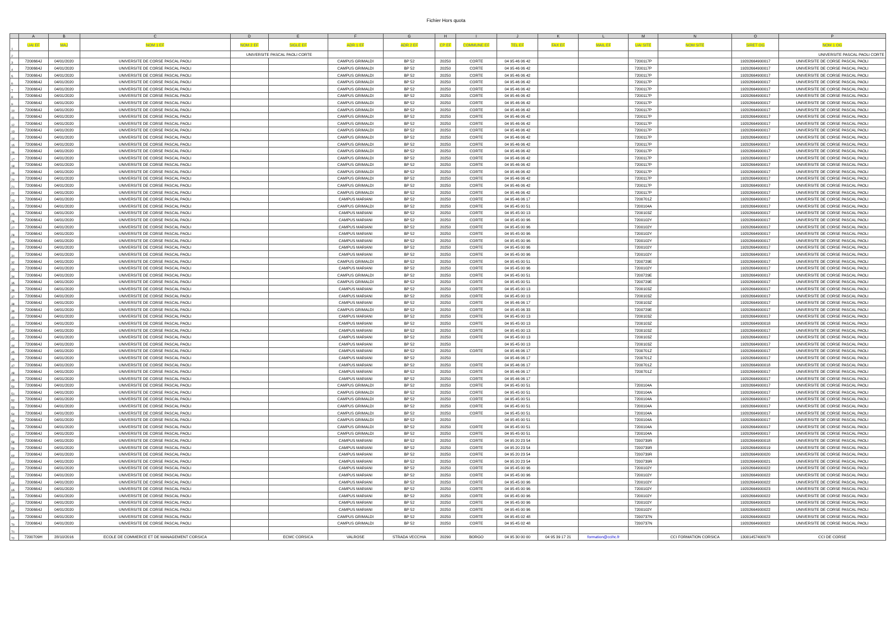Fichier Hors quota
| | A | B | C | D | E | F | G | H | I | J | K | L | M | N | O | P |
| --- | --- | --- | --- | --- | --- | --- | --- | --- | --- | --- | --- | --- | --- | --- | --- | --- |
| 1 | UAI EF | MAJ | NOM 1 EF | NOM 2 EF | SIGLE EF | ADR 1 EF | ADR 2 EF | CP EF | COMMUNE EF | TEL EF | FAX EF | MAIL EF | UAI SITE | NOM SITE | SIRET OG | NOM 1 OG |
| 2 | | | | UNIVERSITE PASCAL PAOLI CORTE | | | | | | | | | | | | UNIVERSITE PASCAL PAOLI CORTE |
| 3 | 7200664J | 04/01/2020 | UNIVERSITE DE CORSE PASCAL PAOLI | | | CAMPUS GRIMALDI | BP 52 | 20250 | CORTE | 04 95 46 06 42 | | | 7200117P | | 19202664900017 | UNIVERSITE DE CORSE PASCAL PAOLI |
| 4 | 7200664J | 04/01/2020 | UNIVERSITE DE CORSE PASCAL PAOLI | | | CAMPUS GRIMALDI | BP 52 | 20250 | CORTE | 04 95 46 06 42 | | | 7200117P | | 19202664900017 | UNIVERSITE DE CORSE PASCAL PAOLI |
| 5 | 7200664J | 04/01/2020 | UNIVERSITE DE CORSE PASCAL PAOLI | | | CAMPUS GRIMALDI | BP 52 | 20250 | CORTE | 04 95 46 06 42 | | | 7200117P | | 19202664900017 | UNIVERSITE DE CORSE PASCAL PAOLI |
| 6 | 7200664J | 04/01/2020 | UNIVERSITE DE CORSE PASCAL PAOLI | | | CAMPUS GRIMALDI | BP 52 | 20250 | CORTE | 04 95 46 06 42 | | | 7200117P | | 19202664900017 | UNIVERSITE DE CORSE PASCAL PAOLI |
| 7 | 7200664J | 04/01/2020 | UNIVERSITE DE CORSE PASCAL PAOLI | | | CAMPUS GRIMALDI | BP 52 | 20250 | CORTE | 04 95 46 06 42 | | | 7200117P | | 19202664900017 | UNIVERSITE DE CORSE PASCAL PAOLI |
| 8 | 7200664J | 04/01/2020 | UNIVERSITE DE CORSE PASCAL PAOLI | | | CAMPUS GRIMALDI | BP 52 | 20250 | CORTE | 04 95 46 06 42 | | | 7200117P | | 19202664900017 | UNIVERSITE DE CORSE PASCAL PAOLI |
| 9 | 7200664J | 04/01/2020 | UNIVERSITE DE CORSE PASCAL PAOLI | | | CAMPUS GRIMALDI | BP 52 | 20250 | CORTE | 04 95 46 06 42 | | | 7200117P | | 19202664900017 | UNIVERSITE DE CORSE PASCAL PAOLI |
| 10 | 7200664J | 04/01/2020 | UNIVERSITE DE CORSE PASCAL PAOLI | | | CAMPUS GRIMALDI | BP 52 | 20250 | CORTE | 04 95 46 06 42 | | | 7200117P | | 19202664900017 | UNIVERSITE DE CORSE PASCAL PAOLI |
| 11 | 7200664J | 04/01/2020 | UNIVERSITE DE CORSE PASCAL PAOLI | | | CAMPUS GRIMALDI | BP 52 | 20250 | CORTE | 04 95 46 06 42 | | | 7200117P | | 19202664900017 | UNIVERSITE DE CORSE PASCAL PAOLI |
| 12 | 7200664J | 04/01/2020 | UNIVERSITE DE CORSE PASCAL PAOLI | | | CAMPUS GRIMALDI | BP 52 | 20250 | CORTE | 04 95 46 06 42 | | | 7200117P | | 19202664900017 | UNIVERSITE DE CORSE PASCAL PAOLI |
| 13 | 7200664J | 04/01/2020 | UNIVERSITE DE CORSE PASCAL PAOLI | | | CAMPUS GRIMALDI | BP 52 | 20250 | CORTE | 04 95 46 06 42 | | | 7200117P | | 19202664900017 | UNIVERSITE DE CORSE PASCAL PAOLI |
| 14 | 7200664J | 04/01/2020 | UNIVERSITE DE CORSE PASCAL PAOLI | | | CAMPUS GRIMALDI | BP 52 | 20250 | CORTE | 04 95 46 06 42 | | | 7200117P | | 19202664900017 | UNIVERSITE DE CORSE PASCAL PAOLI |
| 15 | 7200664J | 04/01/2020 | UNIVERSITE DE CORSE PASCAL PAOLI | | | CAMPUS GRIMALDI | BP 52 | 20250 | CORTE | 04 95 46 06 42 | | | 7200117P | | 19202664900017 | UNIVERSITE DE CORSE PASCAL PAOLI |
| 16 | 7200664J | 04/01/2020 | UNIVERSITE DE CORSE PASCAL PAOLI | | | CAMPUS GRIMALDI | BP 52 | 20250 | CORTE | 04 95 46 06 42 | | | 7200117P | | 19202664900017 | UNIVERSITE DE CORSE PASCAL PAOLI |
| 17 | 7200664J | 04/01/2020 | UNIVERSITE DE CORSE PASCAL PAOLI | | | CAMPUS GRIMALDI | BP 52 | 20250 | CORTE | 04 95 46 06 42 | | | 7200117P | | 19202664900017 | UNIVERSITE DE CORSE PASCAL PAOLI |
| 18 | 7200664J | 04/01/2020 | UNIVERSITE DE CORSE PASCAL PAOLI | | | CAMPUS GRIMALDI | BP 52 | 20250 | CORTE | 04 95 46 06 42 | | | 7200117P | | 19202664900017 | UNIVERSITE DE CORSE PASCAL PAOLI |
| 19 | 7200664J | 04/01/2020 | UNIVERSITE DE CORSE PASCAL PAOLI | | | CAMPUS GRIMALDI | BP 52 | 20250 | CORTE | 04 95 46 06 42 | | | 7200117P | | 19202664900017 | UNIVERSITE DE CORSE PASCAL PAOLI |
| 20 | 7200664J | 04/01/2020 | UNIVERSITE DE CORSE PASCAL PAOLI | | | CAMPUS GRIMALDI | BP 52 | 20250 | CORTE | 04 95 46 06 42 | | | 7200117P | | 19202664900017 | UNIVERSITE DE CORSE PASCAL PAOLI |
| 21 | 7200664J | 04/01/2020 | UNIVERSITE DE CORSE PASCAL PAOLI | | | CAMPUS GRIMALDI | BP 52 | 20250 | CORTE | 04 95 46 06 42 | | | 7200117P | | 19202664900017 | UNIVERSITE DE CORSE PASCAL PAOLI |
| 22 | 7200664J | 04/01/2020 | UNIVERSITE DE CORSE PASCAL PAOLI | | | CAMPUS GRIMALDI | BP 52 | 20250 | CORTE | 04 95 46 06 42 | | | 7200117P | | 19202664900017 | UNIVERSITE DE CORSE PASCAL PAOLI |
| 23 | 7200664J | 04/01/2020 | UNIVERSITE DE CORSE PASCAL PAOLI | | | CAMPUS MARIANI | BP 52 | 20250 | CORTE | 04 95 46 06 17 | | | 7200701Z | | 19202664900017 | UNIVERSITE DE CORSE PASCAL PAOLI |
| 24 | 7200664J | 04/01/2020 | UNIVERSITE DE CORSE PASCAL PAOLI | | | CAMPUS GRIMALDI | BP 52 | 20250 | CORTE | 04 95 45 00 51 | | | 7200104A | | 19202664900017 | UNIVERSITE DE CORSE PASCAL PAOLI |
| 25 | 7200664J | 04/01/2020 | UNIVERSITE DE CORSE PASCAL PAOLI | | | CAMPUS MARIANI | BP 52 | 20250 | CORTE | 04 95 45 00 13 | | | 7200103Z | | 19202664900017 | UNIVERSITE DE CORSE PASCAL PAOLI |
| 26 | 7200664J | 04/01/2020 | UNIVERSITE DE CORSE PASCAL PAOLI | | | CAMPUS MARIANI | BP 52 | 20250 | CORTE | 04 95 45 00 96 | | | 7200102Y | | 19202664900017 | UNIVERSITE DE CORSE PASCAL PAOLI |
| 27 | 7200664J | 04/01/2020 | UNIVERSITE DE CORSE PASCAL PAOLI | | | CAMPUS MARIANI | BP 52 | 20250 | CORTE | 04 95 45 00 96 | | | 7200102Y | | 19202664900017 | UNIVERSITE DE CORSE PASCAL PAOLI |
| 28 | 7200664J | 04/01/2020 | UNIVERSITE DE CORSE PASCAL PAOLI | | | CAMPUS MARIANI | BP 52 | 20250 | CORTE | 04 95 45 00 96 | | | 7200102Y | | 19202664900017 | UNIVERSITE DE CORSE PASCAL PAOLI |
| 29 | 7200664J | 04/01/2020 | UNIVERSITE DE CORSE PASCAL PAOLI | | | CAMPUS MARIANI | BP 52 | 20250 | CORTE | 04 95 45 00 96 | | | 7200102Y | | 19202664900017 | UNIVERSITE DE CORSE PASCAL PAOLI |
| 30 | 7200664J | 04/01/2020 | UNIVERSITE DE CORSE PASCAL PAOLI | | | CAMPUS MARIANI | BP 52 | 20250 | CORTE | 04 95 45 00 96 | | | 7200102Y | | 19202664900017 | UNIVERSITE DE CORSE PASCAL PAOLI |
| 31 | 7200664J | 04/01/2020 | UNIVERSITE DE CORSE PASCAL PAOLI | | | CAMPUS MARIANI | BP 52 | 20250 | CORTE | 04 95 45 00 96 | | | 7200102Y | | 19202664900017 | UNIVERSITE DE CORSE PASCAL PAOLI |
| 32 | 7200664J | 04/01/2020 | UNIVERSITE DE CORSE PASCAL PAOLI | | | CAMPUS GRIMALDI | BP 52 | 20250 | CORTE | 04 95 45 00 51 | | | 7200729E | | 19202664900017 | UNIVERSITE DE CORSE PASCAL PAOLI |
| 33 | 7200664J | 04/01/2020 | UNIVERSITE DE CORSE PASCAL PAOLI | | | CAMPUS MARIANI | BP 52 | 20250 | CORTE | 04 95 45 00 96 | | | 7200102Y | | 19202664900017 | UNIVERSITE DE CORSE PASCAL PAOLI |
| 34 | 7200664J | 04/01/2020 | UNIVERSITE DE CORSE PASCAL PAOLI | | | CAMPUS GRIMALDI | BP 52 | 20250 | CORTE | 04 95 45 00 51 | | | 7200729E | | 19202664900017 | UNIVERSITE DE CORSE PASCAL PAOLI |
| 35 | 7200664J | 04/01/2020 | UNIVERSITE DE CORSE PASCAL PAOLI | | | CAMPUS GRIMALDI | BP 52 | 20250 | CORTE | 04 95 45 00 51 | | | 7200729E | | 19202664900017 | UNIVERSITE DE CORSE PASCAL PAOLI |
| 36 | 7200664J | 04/01/2020 | UNIVERSITE DE CORSE PASCAL PAOLI | | | CAMPUS MARIANI | BP 52 | 20250 | CORTE | 04 95 45 00 13 | | | 7200103Z | | 19202664900017 | UNIVERSITE DE CORSE PASCAL PAOLI |
| 37 | 7200664J | 04/01/2020 | UNIVERSITE DE CORSE PASCAL PAOLI | | | CAMPUS MARIANI | BP 52 | 20250 | CORTE | 04 95 45 00 13 | | | 7200103Z | | 19202664900017 | UNIVERSITE DE CORSE PASCAL PAOLI |
| 38 | 7200664J | 04/01/2020 | UNIVERSITE DE CORSE PASCAL PAOLI | | | CAMPUS MARIANI | BP 52 | 20250 | CORTE | 04 95 46 06 17 | | | 7200103Z | | 19202664900017 | UNIVERSITE DE CORSE PASCAL PAOLI |
| 39 | 7200664J | 04/01/2020 | UNIVERSITE DE CORSE PASCAL PAOLI | | | CAMPUS GRIMALDI | BP 52 | 20250 | CORTE | 04 95 45 06 33 | | | 7200729E | | 19202664900017 | UNIVERSITE DE CORSE PASCAL PAOLI |
| 40 | 7200664J | 04/01/2020 | UNIVERSITE DE CORSE PASCAL PAOLI | | | CAMPUS MARIANI | BP 52 | 20250 | CORTE | 04 95 45 00 13 | | | 7200103Z | | 19202664900017 | UNIVERSITE DE CORSE PASCAL PAOLI |
| 41 | 7200664J | 04/01/2020 | UNIVERSITE DE CORSE PASCAL PAOLI | | | CAMPUS MARIANI | BP 52 | 20250 | CORTE | 04 95 45 00 13 | | | 7200103Z | | 19202664900018 | UNIVERSITE DE CORSE PASCAL PAOLI |
| 42 | 7200664J | 04/01/2020 | UNIVERSITE DE CORSE PASCAL PAOLI | | | CAMPUS MARIANI | BP 52 | 20250 | CORTE | 04 95 45 00 13 | | | 7200103Z | | 19202664900017 | UNIVERSITE DE CORSE PASCAL PAOLI |
| 43 | 7200664J | 04/01/2020 | UNIVERSITE DE CORSE PASCAL PAOLI | | | CAMPUS MARIANI | BP 52 | 20250 | CORTE | 04 95 45 00 13 | | | 7200103Z | | 19202664900017 | UNIVERSITE DE CORSE PASCAL PAOLI |
| 44 | 7200664J | 04/01/2020 | UNIVERSITE DE CORSE PASCAL PAOLI | | | CAMPUS MARIANI | BP 52 | 20250 | | 04 95 45 00 13 | | | 7200103Z | | 19202664900017 | UNIVERSITE DE CORSE PASCAL PAOLI |
| 45 | 7200664J | 04/01/2020 | UNIVERSITE DE CORSE PASCAL PAOLI | | | CAMPUS MARIANI | BP 52 | 20250 | CORTE | 04 95 46 06 17 | | | 7200701Z | | 19202664900017 | UNIVERSITE DE CORSE PASCAL PAOLI |
| 46 | 7200664J | 04/01/2020 | UNIVERSITE DE CORSE PASCAL PAOLI | | | CAMPUS MARIANI | BP 52 | 20250 | | 04 95 46 06 17 | | | 7200701Z | | 19202664900017 | UNIVERSITE DE CORSE PASCAL PAOLI |
| 47 | 7200664J | 04/01/2020 | UNIVERSITE DE CORSE PASCAL PAOLI | | | CAMPUS MARIANI | BP 52 | 20250 | CORTE | 04 95 46 06 17 | | | 7200701Z | | 19202664900018 | UNIVERSITE DE CORSE PASCAL PAOLI |
| 48 | 7200664J | 04/01/2020 | UNIVERSITE DE CORSE PASCAL PAOLI | | | CAMPUS MARIANI | BP 52 | 20250 | CORTE | 04 95 46 06 17 | | | 7200701Z | | 19202664900017 | UNIVERSITE DE CORSE PASCAL PAOLI |
| 49 | 7200664J | 04/01/2020 | UNIVERSITE DE CORSE PASCAL PAOLI | | | CAMPUS MARIANI | BP 52 | 20250 | CORTE | 04 95 46 06 17 | | | | | 19202664900017 | UNIVERSITE DE CORSE PASCAL PAOLI |
| 50 | 7200664J | 04/01/2020 | UNIVERSITE DE CORSE PASCAL PAOLI | | | CAMPUS GRIMALDI | BP 52 | 20250 | CORTE | 04 95 45 00 51 | | | 7200104A | | 19202664900017 | UNIVERSITE DE CORSE PASCAL PAOLI |
| 51 | 7200664J | 04/01/2020 | UNIVERSITE DE CORSE PASCAL PAOLI | | | CAMPUS GRIMALDI | BP 52 | 20250 | CORTE | 04 95 45 00 51 | | | 7200104A | | 19202664900017 | UNIVERSITE DE CORSE PASCAL PAOLI |
| 52 | 7200664J | 04/01/2020 | UNIVERSITE DE CORSE PASCAL PAOLI | | | CAMPUS GRIMALDI | BP 52 | 20250 | CORTE | 04 95 45 00 51 | | | 7200104A | | 19202664900017 | UNIVERSITE DE CORSE PASCAL PAOLI |
| 53 | 7200664J | 04/01/2020 | UNIVERSITE DE CORSE PASCAL PAOLI | | | CAMPUS GRIMALDI | BP 52 | 20250 | CORTE | 04 95 45 00 51 | | | 7200104A | | 19202664900017 | UNIVERSITE DE CORSE PASCAL PAOLI |
| 54 | 7200664J | 04/01/2020 | UNIVERSITE DE CORSE PASCAL PAOLI | | | CAMPUS GRIMALDI | BP 52 | 20250 | CORTE | 04 95 45 00 51 | | | 7200104A | | 19202664900017 | UNIVERSITE DE CORSE PASCAL PAOLI |
| 55 | 7200664J | 04/01/2020 | UNIVERSITE DE CORSE PASCAL PAOLI | | | CAMPUS GRIMALDI | BP 52 | 20250 | | 04 95 45 00 51 | | | 7200104A | | 19202664900017 | UNIVERSITE DE CORSE PASCAL PAOLI |
| 56 | 7200664J | 04/01/2020 | UNIVERSITE DE CORSE PASCAL PAOLI | | | CAMPUS GRIMALDI | BP 52 | 20250 | CORTE | 04 95 45 00 51 | | | 7200104A | | 19202664900017 | UNIVERSITE DE CORSE PASCAL PAOLI |
| 57 | 7200664J | 04/01/2020 | UNIVERSITE DE CORSE PASCAL PAOLI | | | CAMPUS GRIMALDI | BP 52 | 20250 | CORTE | 04 95 45 00 51 | | | 7200104A | | 19202664900017 | UNIVERSITE DE CORSE PASCAL PAOLI |
| 58 | 7200664J | 04/01/2020 | UNIVERSITE DE CORSE PASCAL PAOLI | | | CAMPUS MARIANI | BP 52 | 20250 | CORTE | 04 95 20 23 54 | | | 7200739R | | 19202664900018 | UNIVERSITE DE CORSE PASCAL PAOLI |
| 59 | 7200664J | 04/01/2020 | UNIVERSITE DE CORSE PASCAL PAOLI | | | CAMPUS MARIANI | BP 52 | 20250 | CORTE | 04 95 20 23 54 | | | 7200739R | | 19202664900019 | UNIVERSITE DE CORSE PASCAL PAOLI |
| 60 | 7200664J | 04/01/2020 | UNIVERSITE DE CORSE PASCAL PAOLI | | | CAMPUS MARIANI | BP 52 | 20250 | CORTE | 04 95 20 23 54 | | | 7200739R | | 19202664900020 | UNIVERSITE DE CORSE PASCAL PAOLI |
| 61 | 7200664J | 04/01/2020 | UNIVERSITE DE CORSE PASCAL PAOLI | | | CAMPUS MARIANI | BP 52 | 20250 | CORTE | 04 95 20 23 54 | | | 7200739R | | 19202664900021 | UNIVERSITE DE CORSE PASCAL PAOLI |
| 62 | 7200664J | 04/01/2020 | UNIVERSITE DE CORSE PASCAL PAOLI | | | CAMPUS MARIANI | BP 52 | 20250 | CORTE | 04 95 45 00 96 | | | 7200102Y | | 19202664900022 | UNIVERSITE DE CORSE PASCAL PAOLI |
| 63 | 7200664J | 04/01/2020 | UNIVERSITE DE CORSE PASCAL PAOLI | | | CAMPUS MARIANI | BP 52 | 20250 | CORTE | 04 95 45 00 96 | | | 7200102Y | | 19202664900022 | UNIVERSITE DE CORSE PASCAL PAOLI |
| 64 | 7200664J | 04/01/2020 | UNIVERSITE DE CORSE PASCAL PAOLI | | | CAMPUS MARIANI | BP 52 | 20250 | CORTE | 04 95 45 00 96 | | | 7200102Y | | 19202664900022 | UNIVERSITE DE CORSE PASCAL PAOLI |
| 65 | 7200664J | 04/01/2020 | UNIVERSITE DE CORSE PASCAL PAOLI | | | CAMPUS MARIANI | BP 52 | 20250 | CORTE | 04 95 45 00 96 | | | 7200102Y | | 19202664900023 | UNIVERSITE DE CORSE PASCAL PAOLI |
| 66 | 7200664J | 04/01/2020 | UNIVERSITE DE CORSE PASCAL PAOLI | | | CAMPUS MARIANI | BP 52 | 20250 | CORTE | 04 95 45 00 96 | | | 7200102Y | | 19202664900022 | UNIVERSITE DE CORSE PASCAL PAOLI |
| 67 | 7200664J | 04/01/2020 | UNIVERSITE DE CORSE PASCAL PAOLI | | | CAMPUS MARIANI | BP 52 | 20250 | CORTE | 04 95 45 00 96 | | | 7200102Y | | 19202664900023 | UNIVERSITE DE CORSE PASCAL PAOLI |
| 68 | 7200664J | 04/01/2020 | UNIVERSITE DE CORSE PASCAL PAOLI | | | CAMPUS MARIANI | BP 52 | 20250 | CORTE | 04 95 45 00 96 | | | 7200102Y | | 19202664900022 | UNIVERSITE DE CORSE PASCAL PAOLI |
| 69 | 7200664J | 04/01/2020 | UNIVERSITE DE CORSE PASCAL PAOLI | | | CAMPUS GRIMALDI | BP 52 | 20250 | CORTE | 04 95 45 02 48 | | | 7200737N | | 19202664900022 | UNIVERSITE DE CORSE PASCAL PAOLI |
| 70 | 7200664J | 04/01/2020 | UNIVERSITE DE CORSE PASCAL PAOLI | | | CAMPUS GRIMALDI | BP 52 | 20250 | CORTE | 04 95 45 02 48 | | | 7200737N | | 19202664900022 | UNIVERSITE DE CORSE PASCAL PAOLI |
| 71 | | | | | | | | | | | | | | | | |
| 72 | 7200709H | 28/10/2016 | ECOLE DE COMMERCE ET DE MANAGEMENT CORSICA | | ECMC CORSICA | VALROSE | STRADA VECCHIA | 20290 | BORGO | 04 95 30 00 00 | 04 95 39 17 21 | formation@ccihc.fr | | CCI FORMATION CORSICA | 13001457400078 | CCI DE CORSE |